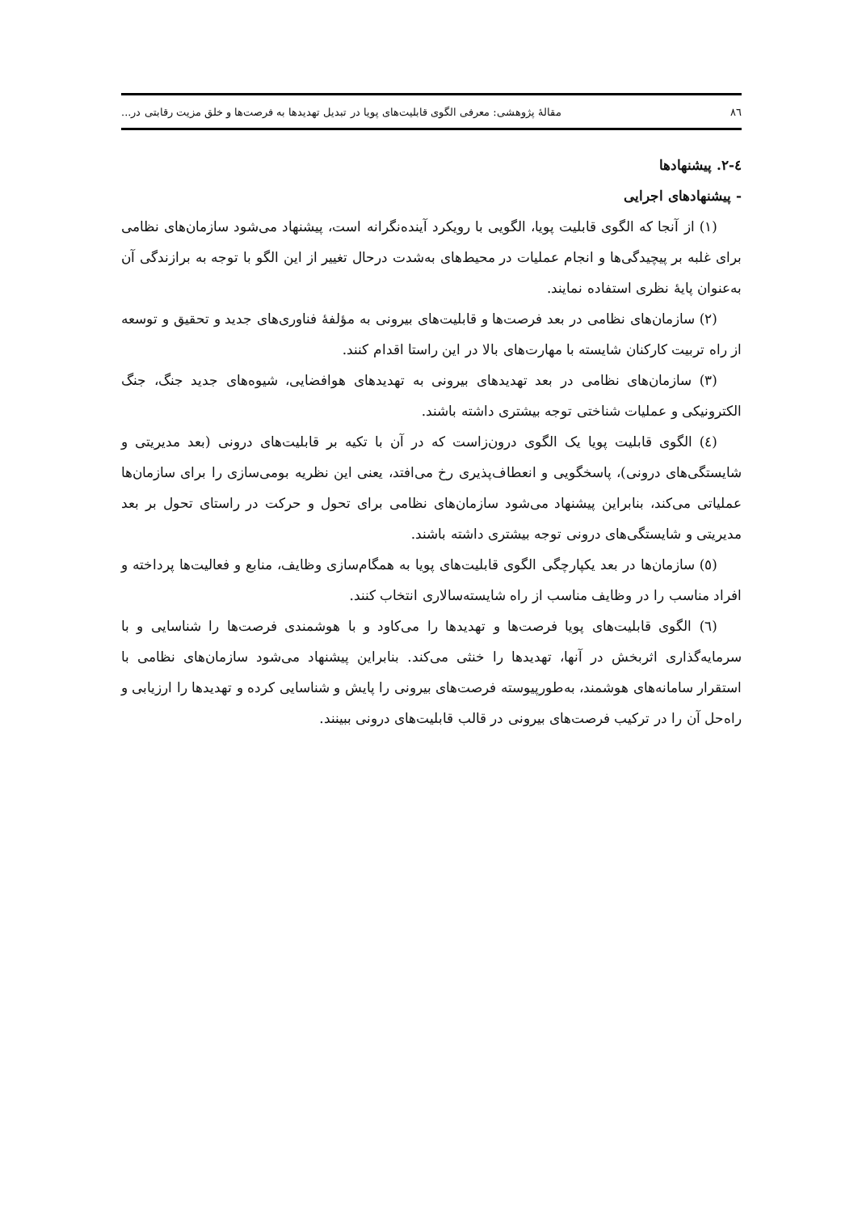٨٦ مقالهٔ پژوهشی: معرفی الگوی قابلیت‌های پویا در تبدیل تهدیدها به فرصت‌ها و خلق مزیت رقابتی در...
٤-٢. پیشنهادها
- پیشنهادهای اجرایی
(١) از آنجا که الگوی قابلیت پویا، الگویی با رویکرد آینده‌نگرانه است، پیشنهاد می‌شود سازمان‌های نظامی برای غلبه بر پیچیدگی‌ها و انجام عملیات در محیط‌های به‌شدت درحال تغییر از این الگو با توجه به برازندگی آن به‌عنوان پایهٔ نظری استفاده نمایند.
(٢) سازمان‌های نظامی در بعد فرصت‌ها و قابلیت‌های بیرونی به مؤلفهٔ فناوری‌های جدید و تحقیق و توسعه از راه تربیت کارکنان شایسته با مهارت‌های بالا در این راستا اقدام کنند.
(٣) سازمان‌های نظامی در بعد تهدیدهای بیرونی به تهدیدهای هوافضایی، شیوه‌های جدید جنگ، جنگ الکترونیکی و عملیات شناختی توجه بیشتری داشته باشند.
(٤) الگوی قابلیت پویا یک الگوی درون‌زاست که در آن با تکیه بر قابلیت‌های درونی (بعد مدیریتی و شایستگی‌های درونی)، پاسخگویی و انعطاف‌پذیری رخ می‌افتد، یعنی این نظریه بومی‌سازی را برای سازمان‌ها عملیاتی می‌کند، بنابراین پیشنهاد می‌شود سازمان‌های نظامی برای تحول و حرکت در راستای تحول بر بعد مدیریتی و شایستگی‌های درونی توجه بیشتری داشته باشند.
(٥) سازمان‌ها در بعد یکپارچگی الگوی قابلیت‌های پویا به همگام‌سازی وظایف، منابع و فعالیت‌ها پرداخته و افراد مناسب را در وظایف مناسب از راه شایسته‌سالاری انتخاب کنند.
(٦) الگوی قابلیت‌های پویا فرصت‌ها و تهدیدها را می‌کاود و با هوشمندی فرصت‌ها را شناسایی و با سرمایه‌گذاری اثربخش در آنها، تهدیدها را خنثی می‌کند. بنابراین پیشنهاد می‌شود سازمان‌های نظامی با استقرار سامانه‌های هوشمند، به‌طورپیوسته فرصت‌های بیرونی را پایش و شناسایی کرده و تهدیدها را ارزیابی و راه‌حل آن را در ترکیب فرصت‌های بیرونی در قالب قابلیت‌های درونی ببینند.